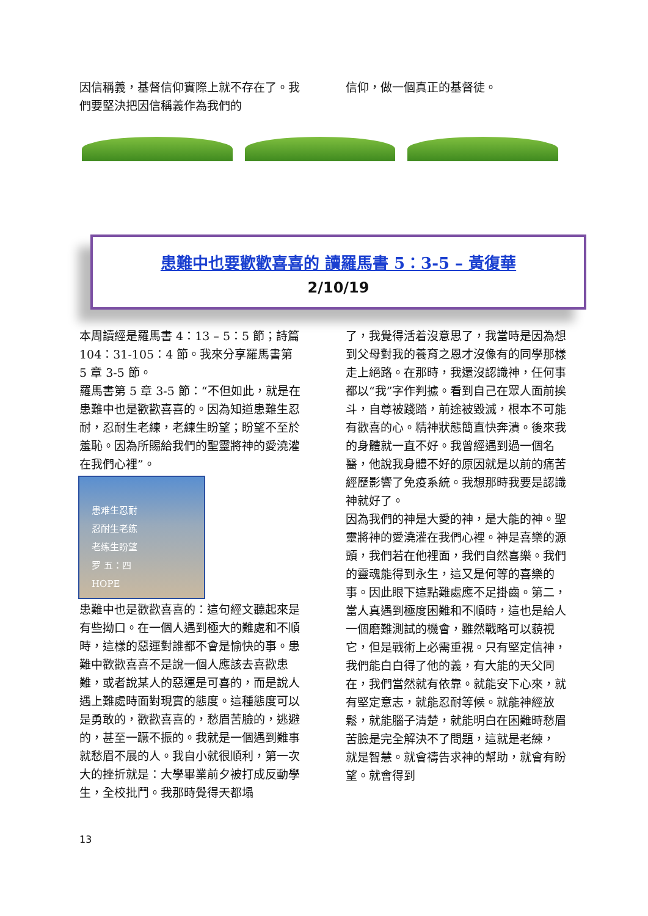因信稱義，基督信仰實際上就不存在了。我們要堅決把因信稱義作為我們的
信仰，做一個真正的基督徒。
患難中也要歡歡喜喜的 讀羅馬書 5：3-5 – 黃復華
2/10/19
本周讀經是羅馬書 4：13 – 5：5 節；詩篇 104：31-105：4 節。我來分享羅馬書第 5 章 3-5 節。
羅馬書第 5 章 3-5 節：“不但如此，就是在患難中也是歡歡喜喜的。因為知道患難生忍耐，忍耐生老練，老練生盼望；盼望不至於羞恥。因為所賜給我們的聖靈將神的愛澆灌在我們心裡”。
患难生忍耐
忍耐生老练
老练生盼望
罗 五：四
HOPE
患難中也是歡歡喜喜的：這句經文聽起來是有些拗口。在一個人遇到極大的難處和不順時，這樣的惡運對誰都不會是愉快的事。患難中歡歡喜喜不是說一個人應該去喜歡患難，或者說某人的惡運是可喜的，而是說人遇上難處時面對現實的態度。這種態度可以是勇敢的，歡歡喜喜的，愁眉苦臉的，逃避的，甚至一蹶不振的。我就是一個遇到難事就愁眉不展的人。我自小就很順利，第一次大的挫折就是：大學畢業前夕被打成反動學生，全校批鬥。我那時覺得天都塌
了，我覺得活着沒意思了，我當時是因為想到父母對我的養育之恩才沒像有的同學那樣走上絕路。在那時，我還沒認識神，任何事都以“我”字作判據。看到自己在眾人面前挨斗，自尊被踐踏，前途被毀滅，根本不可能有歡喜的心。精神狀態簡直快奔潰。後來我的身體就一直不好。我曾經遇到過一個名醫，他說我身體不好的原因就是以前的痛苦經歷影響了免疫系統。我想那時我要是認識神就好了。
因為我們的神是大愛的神，是大能的神。聖靈將神的愛澆灌在我們心裡。神是喜樂的源頭，我們若在他裡面，我們自然喜樂。我們的靈魂能得到永生，這又是何等的喜樂的事。因此眼下這點難處應不足掛齒。第二，當人真遇到極度困難和不順時，這也是給人一個磨難測試的機會，雖然戰略可以藐視它，但是戰術上必需重視。只有堅定信神，我們能白白得了他的義，有大能的天父同在，我們當然就有依靠。就能安下心來，就有堅定意志，就能忍耐等候。就能神經放鬆，就能腦子清楚，就能明白在困難時愁眉苦臉是完全解決不了問題，這就是老練， 就是智慧。就會禱告求神的幫助，就會有盼望。就會得到
13